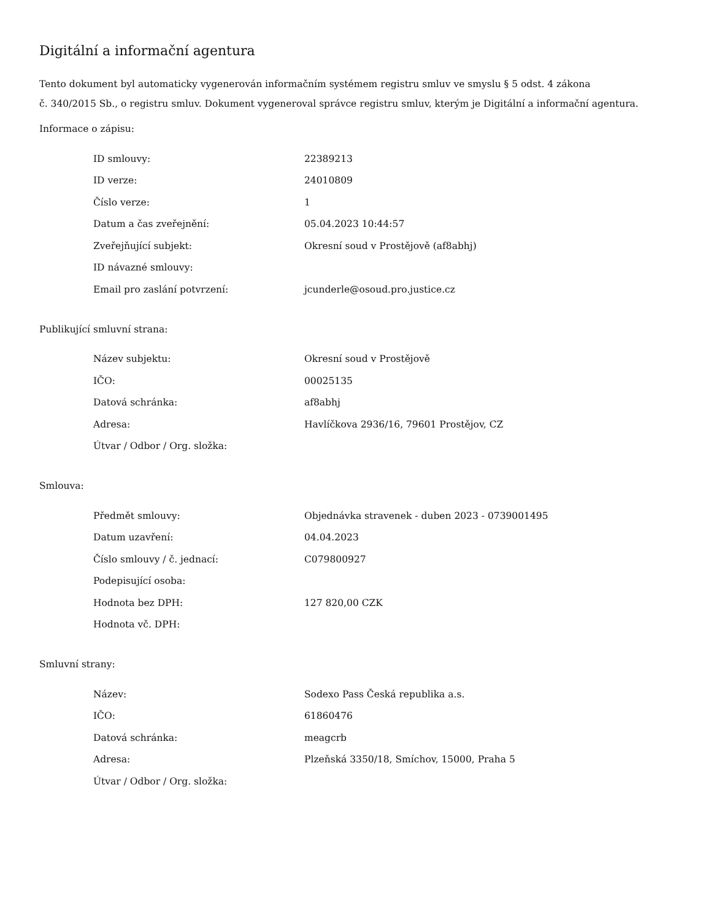Digitální a informační agentura
Tento dokument byl automaticky vygenerován informačním systémem registru smluv ve smyslu § 5 odst. 4 zákona
č. 340/2015 Sb., o registru smluv. Dokument vygeneroval správce registru smluv, kterým je Digitální a informační agentura.
Informace o zápisu:
| ID smlouvy: | 22389213 |
| ID verze: | 24010809 |
| Číslo verze: | 1 |
| Datum a čas zveřejnění: | 05.04.2023 10:44:57 |
| Zveřejňující subjekt: | Okresní soud v Prostějově (af8abhj) |
| ID návazné smlouvy: | |
| Email pro zaslání potvrzení: | jcunderle@osoud.pro.justice.cz |
Publikující smluvní strana:
| Název subjektu: | Okresní soud v Prostějově |
| IČO: | 00025135 |
| Datová schránka: | af8abhj |
| Adresa: | Havlíčkova 2936/16, 79601 Prostějov, CZ |
| Útvar / Odbor / Org. složka: | |
Smlouva:
| Předmět smlouvy: | Objednávka stravenek - duben 2023 - 0739001495 |
| Datum uzavření: | 04.04.2023 |
| Číslo smlouvy / č. jednací: | C079800927 |
| Podepisující osoba: | |
| Hodnota bez DPH: | 127 820,00 CZK |
| Hodnota vč. DPH: | |
Smluvní strany:
| Název: | Sodexo Pass Česká republika a.s. |
| IČO: | 61860476 |
| Datová schránka: | meagcrb |
| Adresa: | Plzeňská 3350/18, Smíchov, 15000, Praha 5 |
| Útvar / Odbor / Org. složka: | |